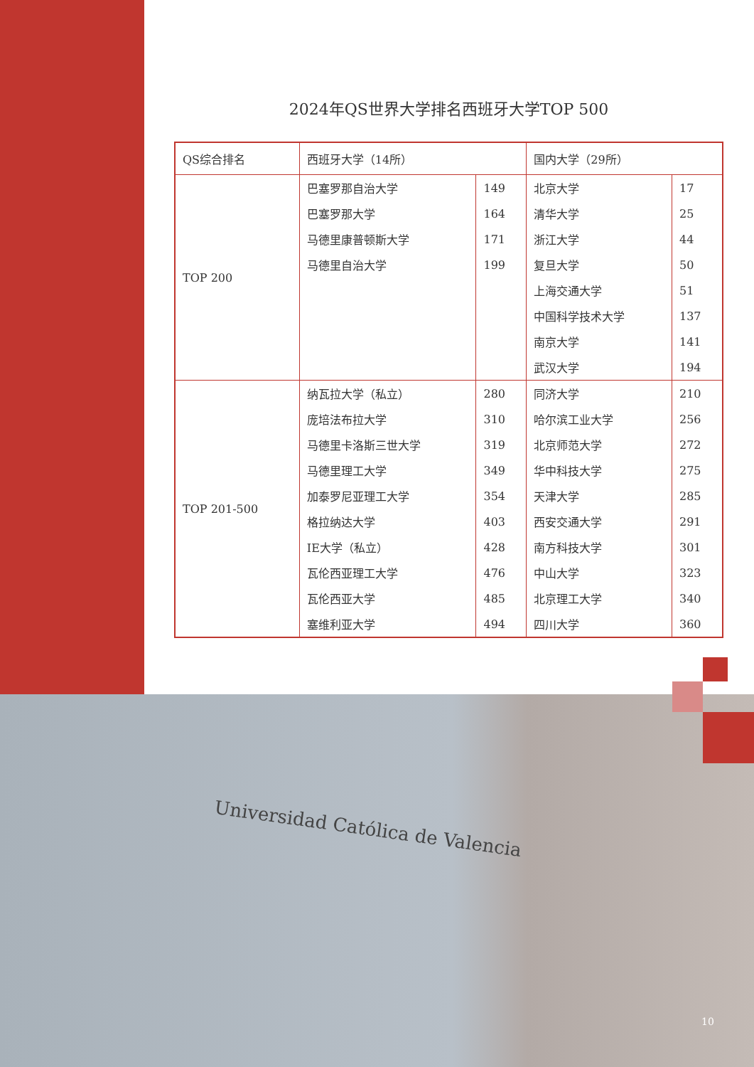Universidad Católica de Valencia
2024年QS世界大学排名西班牙大学TOP 500
| QS综合排名 | 西班牙大学（14所） | | 国内大学（29所） | |
| --- | --- | --- | --- | --- |
| TOP 200 | 巴塞罗那自治大学 | 149 | 北京大学 | 17 |
| | 巴塞罗那大学 | 164 | 清华大学 | 25 |
| | 马德里康普顿斯大学 | 171 | 浙江大学 | 44 |
| | 马德里自治大学 | 199 | 复旦大学 | 50 |
| | | | 上海交通大学 | 51 |
| | | | 中国科学技术大学 | 137 |
| | | | 南京大学 | 141 |
| | | | 武汉大学 | 194 |
| TOP 201-500 | 纳瓦拉大学（私立） | 280 | 同济大学 | 210 |
| | 庞培法布拉大学 | 310 | 哈尔滨工业大学 | 256 |
| | 马德里卡洛斯三世大学 | 319 | 北京师范大学 | 272 |
| | 马德里理工大学 | 349 | 华中科技大学 | 275 |
| | 加泰罗尼亚理工大学 | 354 | 天津大学 | 285 |
| | 格拉纳达大学 | 403 | 西安交通大学 | 291 |
| | IE大学（私立） | 428 | 南方科技大学 | 301 |
| | 瓦伦西亚理工大学 | 476 | 中山大学 | 323 |
| | 瓦伦西亚大学 | 485 | 北京理工大学 | 340 |
| | 塞维利亚大学 | 494 | 四川大学 | 360 |
10